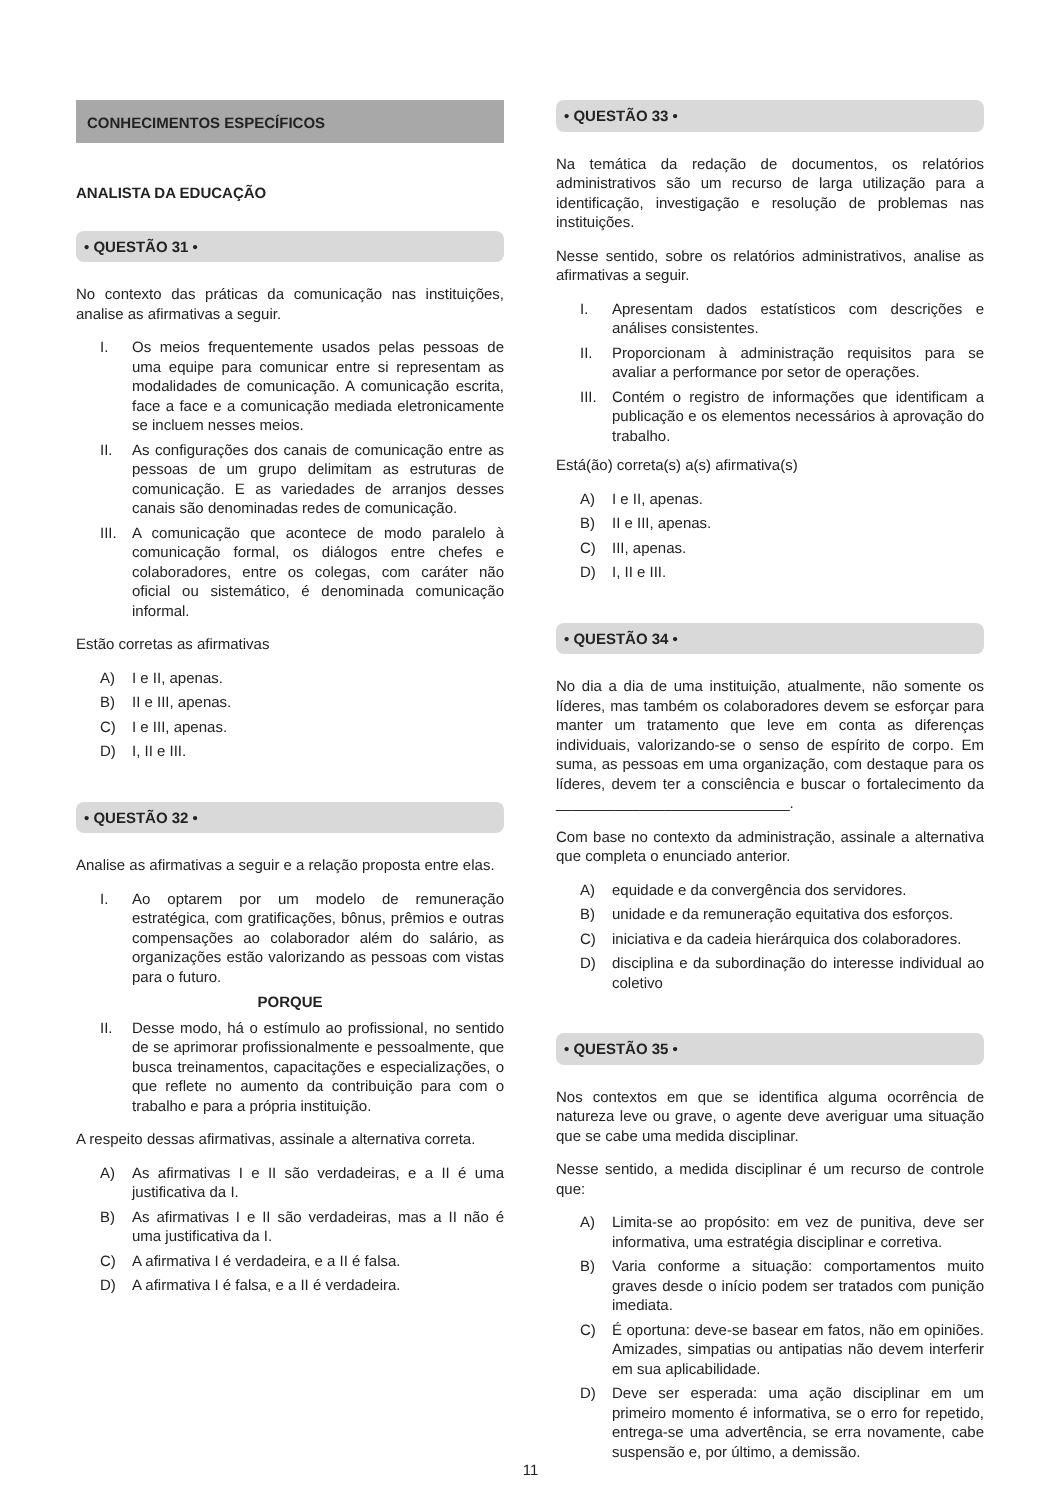CONHECIMENTOS ESPECÍFICOS
ANALISTA DA EDUCAÇÃO
• QUESTÃO 31 •
No contexto das práticas da comunicação nas instituições, analise as afirmativas a seguir.
I. Os meios frequentemente usados pelas pessoas de uma equipe para comunicar entre si representam as modalidades de comunicação. A comunicação escrita, face a face e a comunicação mediada eletronicamente se incluem nesses meios.
II. As configurações dos canais de comunicação entre as pessoas de um grupo delimitam as estruturas de comunicação. E as variedades de arranjos desses canais são denominadas redes de comunicação.
III. A comunicação que acontece de modo paralelo à comunicação formal, os diálogos entre chefes e colaboradores, entre os colegas, com caráter não oficial ou sistemático, é denominada comunicação informal.
Estão corretas as afirmativas
A) I e II, apenas.
B) II e III, apenas.
C) I e III, apenas.
D) I, II e III.
• QUESTÃO 32 •
Analise as afirmativas a seguir e a relação proposta entre elas.
I. Ao optarem por um modelo de remuneração estratégica, com gratificações, bônus, prêmios e outras compensações ao colaborador além do salário, as organizações estão valorizando as pessoas com vistas para o futuro.
PORQUE
II. Desse modo, há o estímulo ao profissional, no sentido de se aprimorar profissionalmente e pessoalmente, que busca treinamentos, capacitações e especializações, o que reflete no aumento da contribuição para com o trabalho e para a própria instituição.
A respeito dessas afirmativas, assinale a alternativa correta.
A) As afirmativas I e II são verdadeiras, e a II é uma justificativa da I.
B) As afirmativas I e II são verdadeiras, mas a II não é uma justificativa da I.
C) A afirmativa I é verdadeira, e a II é falsa.
D) A afirmativa I é falsa, e a II é verdadeira.
• QUESTÃO 33 •
Na temática da redação de documentos, os relatórios administrativos são um recurso de larga utilização para a identificação, investigação e resolução de problemas nas instituições.
Nesse sentido, sobre os relatórios administrativos, analise as afirmativas a seguir.
I. Apresentam dados estatísticos com descrições e análises consistentes.
II. Proporcionam à administração requisitos para se avaliar a performance por setor de operações.
III. Contém o registro de informações que identificam a publicação e os elementos necessários à aprovação do trabalho.
Está(ão) correta(s) a(s) afirmativa(s)
A) I e II, apenas.
B) II e III, apenas.
C) III, apenas.
D) I, II e III.
• QUESTÃO 34 •
No dia a dia de uma instituição, atualmente, não somente os líderes, mas também os colaboradores devem se esforçar para manter um tratamento que leve em conta as diferenças individuais, valorizando-se o senso de espírito de corpo. Em suma, as pessoas em uma organização, com destaque para os líderes, devem ter a consciência e buscar o fortalecimento da ____________________________.
Com base no contexto da administração, assinale a alternativa que completa o enunciado anterior.
A) equidade e da convergência dos servidores.
B) unidade e da remuneração equitativa dos esforços.
C) iniciativa e da cadeia hierárquica dos colaboradores.
D) disciplina e da subordinação do interesse individual ao coletivo
• QUESTÃO 35 •
Nos contextos em que se identifica alguma ocorrência de natureza leve ou grave, o agente deve averiguar uma situação que se cabe uma medida disciplinar.
Nesse sentido, a medida disciplinar é um recurso de controle que:
A) Limita-se ao propósito: em vez de punitiva, deve ser informativa, uma estratégia disciplinar e corretiva.
B) Varia conforme a situação: comportamentos muito graves desde o início podem ser tratados com punição imediata.
C) É oportuna: deve-se basear em fatos, não em opiniões. Amizades, simpatias ou antipatias não devem interferir em sua aplicabilidade.
D) Deve ser esperada: uma ação disciplinar em um primeiro momento é informativa, se o erro for repetido, entrega-se uma advertência, se erra novamente, cabe suspensão e, por último, a demissão.
11